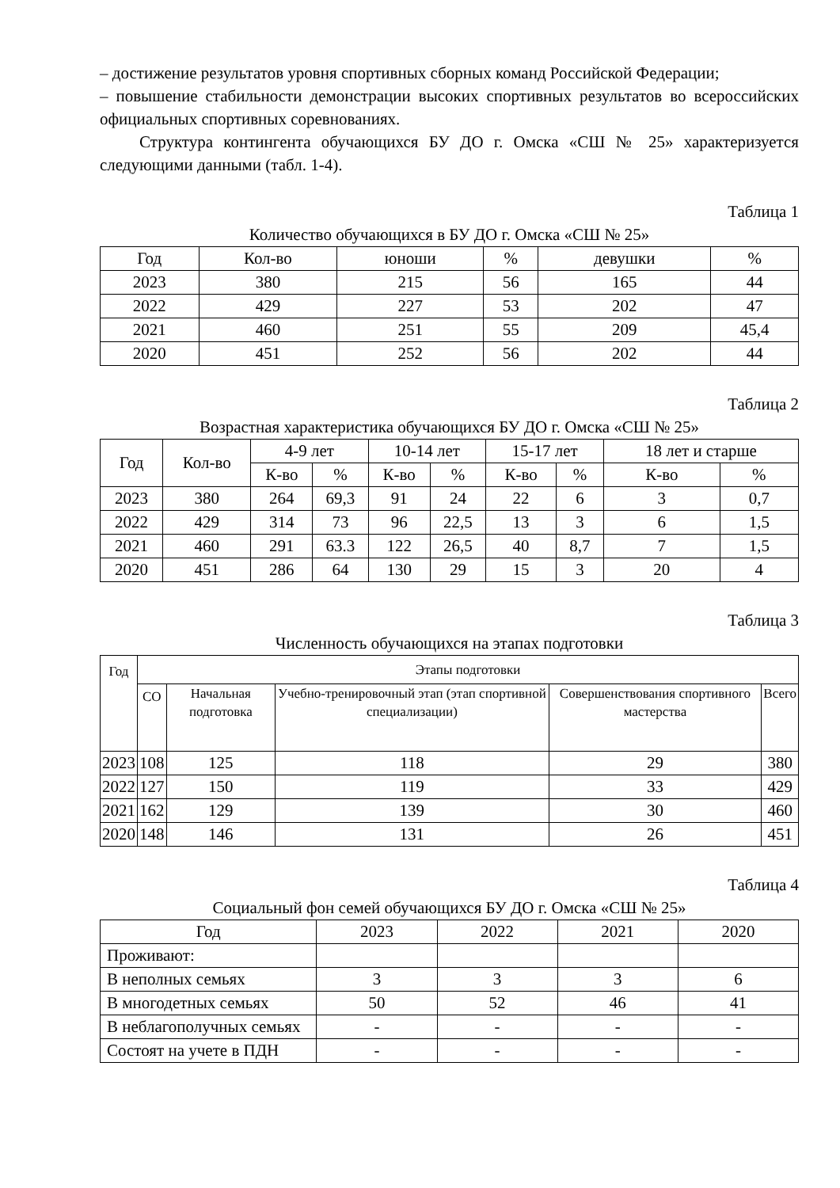– достижение результатов уровня спортивных сборных команд Российской Федерации;
– повышение стабильности демонстрации высоких спортивных результатов во всероссийских официальных спортивных соревнованиях.
Структура контингента обучающихся БУ ДО г. Омска «СШ № 25» характеризуется следующими данными (табл. 1-4).
Таблица 1
Количество обучающихся в БУ ДО г. Омска «СШ № 25»
| Год | Кол-во | юноши | % | девушки | % |
| --- | --- | --- | --- | --- | --- |
| 2023 | 380 | 215 | 56 | 165 | 44 |
| 2022 | 429 | 227 | 53 | 202 | 47 |
| 2021 | 460 | 251 | 55 | 209 | 45,4 |
| 2020 | 451 | 252 | 56 | 202 | 44 |
Таблица 2
Возрастная характеристика обучающихся БУ ДО г. Омска «СШ № 25»
| Год | Кол-во | 4-9 лет | | 10-14 лет | | 15-17 лет | | 18 лет и старше | |
| --- | --- | --- | --- | --- | --- | --- | --- | --- | --- |
| | | К-во | % | К-во | % | К-во | % | К-во | % |
| 2023 | 380 | 264 | 69,3 | 91 | 24 | 22 | 6 | 3 | 0,7 |
| 2022 | 429 | 314 | 73 | 96 | 22,5 | 13 | 3 | 6 | 1,5 |
| 2021 | 460 | 291 | 63.3 | 122 | 26,5 | 40 | 8,7 | 7 | 1,5 |
| 2020 | 451 | 286 | 64 | 130 | 29 | 15 | 3 | 20 | 4 |
Таблица 3
Численность обучающихся на этапах подготовки
| Год | Этапы подготовки | | | | |
| --- | --- | --- | --- | --- | --- |
| | СО | Начальная подготовка | Учебно-тренировочный этап (этап спортивной специализации) | Совершенствования спортивного мастерства | Всего |
| 2023 | 108 | 125 | 118 | 29 | 380 |
| 2022 | 127 | 150 | 119 | 33 | 429 |
| 2021 | 162 | 129 | 139 | 30 | 460 |
| 2020 | 148 | 146 | 131 | 26 | 451 |
Таблица 4
Социальный фон семей обучающихся БУ ДО г. Омска «СШ № 25»
| Год | 2023 | 2022 | 2021 | 2020 |
| --- | --- | --- | --- | --- |
| Проживают: | | | | |
| В неполных семьях | 3 | 3 | 3 | 6 |
| В многодетных семьях | 50 | 52 | 46 | 41 |
| В неблагополучных семьях | - | - | - | - |
| Состоят на учете в ПДН | - | - | - | - |